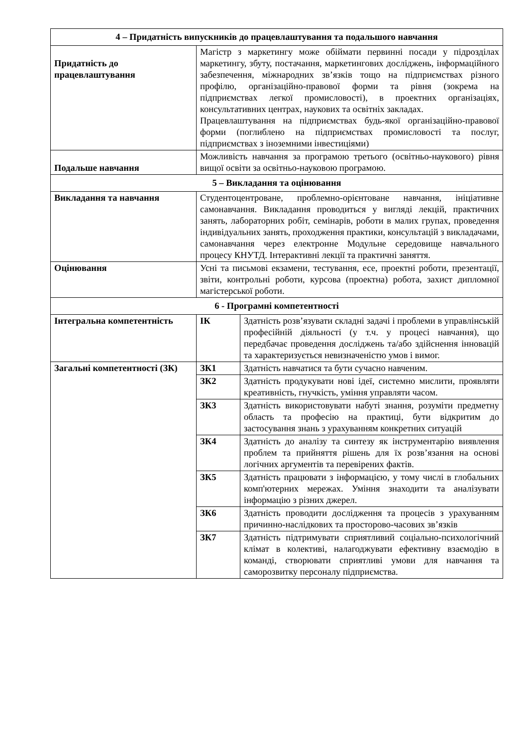| 4 – Придатність випускників до працевлаштування та подальшого навчання | | |
| Придатність до працевлаштування | Магістр з маркетингу може обіймати первинні посади у підрозділах маркетингу, збуту, постачання, маркетингових досліджень, інформаційного забезпечення, міжнародних зв’язків тощо на підприємствах різного профілю, організаційно-правової форми та рівня (зокрема на підприємствах легкої промисловості), в проектних організаціях, консультативних центрах, наукових та освітніх закладах. Працевлаштування на підприємствах будь-якої організаційно-правової форми (поглиблено на підприємствах промисловості та послуг, підприємствах з іноземними інвестиціями) | |
| Подальше навчання | Можливість навчання за програмою третього (освітньо-наукового) рівня вищої освіти за освітньо-науковою програмою. | |
| 5 – Викладання та оцінювання | | |
| Викладання та навчання | Студентоцентроване, проблемно-орієнтоване навчання, ініціативне самонавчання. Викладання проводиться у вигляді лекцій, практичних занять, лабораторних робіт, семінарів, роботи в малих групах, проведення індивідуальних занять, проходження практики, консультацій з викладачами, самонавчання через електронне Модульне середовище навчального процесу КНУТД. Інтерактивні лекції та практичні заняття. | |
| Оцінювання | Усні та письмові екзамени, тестування, есе, проектні роботи, презентації, звіти, контрольні роботи, курсова (проектна) робота, захист дипломної магістерської роботи. | |
| 6 - Програмні компетентності | | |
| Інтегральна компетентність | ІК | Здатність розв’язувати складні задачі і проблеми в управлінській професійній діяльності (у т.ч. у процесі навчання), що передбачає проведення досліджень та/або здійснення інновацій та характеризується невизначеністю умов і вимог. |
| Загальні компетентності (ЗК) | ЗК1 | Здатність навчатися та бути сучасно навченим. |
| | ЗК2 | Здатність продукувати нові ідеї, системно мислити, проявляти креативність, гнучкість, уміння управляти часом. |
| | ЗК3 | Здатність використовувати набуті знання, розуміти предметну область та професію на практиці, бути відкритим до застосування знань з урахуванням конкретних ситуацій |
| | ЗК4 | Здатність до аналізу та синтезу як інструментарію виявлення проблем та прийняття рішень для їх розв’язання на основі логічних аргументів та перевірених фактів. |
| | ЗК5 | Здатність працювати з інформацією, у тому числі в глобальних комп'ютерних мережах. Уміння знаходити та аналізувати інформацію з різних джерел. |
| | ЗК6 | Здатність проводити дослідження та процесів з урахуванням причинно-наслідкових та просторово-часових зв’язків |
| | ЗК7 | Здатність підтримувати сприятливий соціально-психологічний клімат в колективі, налагоджувати ефективну взаємодію в команді, створювати сприятливі умови для навчання та саморозвитку персоналу підприємства. |